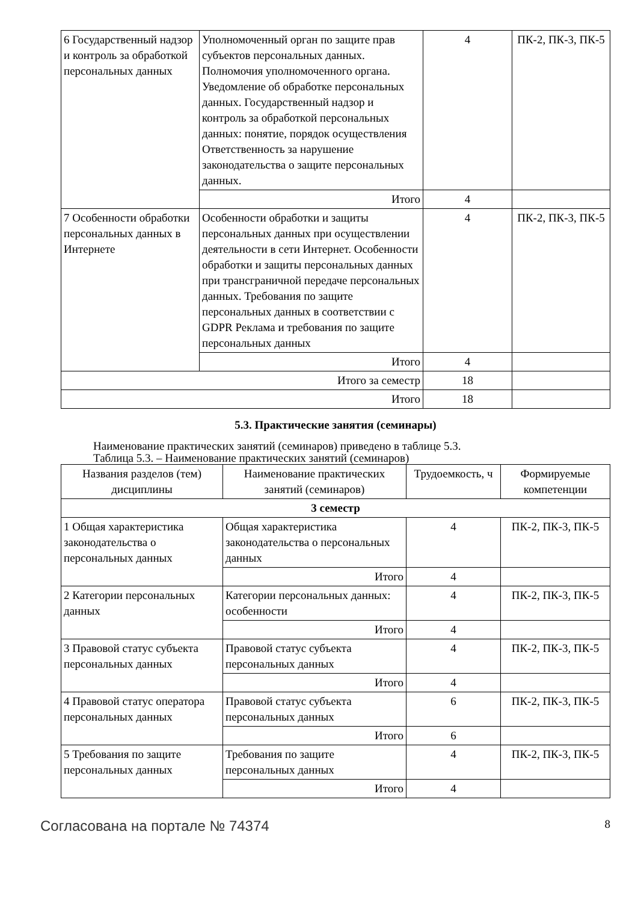| 6 Государственный надзор и контроль за обработкой персональных данных | Уполномоченный орган по защите прав субъектов персональных данных. Полномочия уполномоченного органа. Уведомление об обработке персональных данных. Государственный надзор и контроль за обработкой персональных данных: понятие, порядок осуществления Ответственность за нарушение законодательства о защите персональных данных. | 4 | ПК-2, ПК-3, ПК-5 |
| | Итого | 4 | |
| 7 Особенности обработки персональных данных в Интернете | Особенности обработки и защиты персональных данных при осуществлении деятельности в сети Интернет. Особенности обработки и защиты персональных данных при трансграничной передаче персональных данных. Требования по защите персональных данных в соответствии с GDPR Реклама и требования по защите персональных данных | 4 | ПК-2, ПК-3, ПК-5 |
| | Итого | 4 | |
| Итого за семестр | | 18 | |
| Итого | | 18 | |
5.3. Практические занятия (семинары)
Наименование практических занятий (семинаров) приведено в таблице 5.3.
Таблица 5.3. – Наименование практических занятий (семинаров)
| Названия разделов (тем) дисциплины | Наименование практических занятий (семинаров) | Трудоемкость, ч | Формируемые компетенции |
| --- | --- | --- | --- |
| 3 семестр | | | |
| 1 Общая характеристика законодательства о персональных данных | Общая характеристика законодательства о персональных данных | 4 | ПК-2, ПК-3, ПК-5 |
| | Итого | 4 | |
| 2 Категории персональных данных | Категории персональных данных: особенности | 4 | ПК-2, ПК-3, ПК-5 |
| | Итого | 4 | |
| 3 Правовой статус субъекта персональных данных | Правовой статус субъекта персональных данных | 4 | ПК-2, ПК-3, ПК-5 |
| | Итого | 4 | |
| 4 Правовой статус оператора персональных данных | Правовой статус субъекта персональных данных | 6 | ПК-2, ПК-3, ПК-5 |
| | Итого | 6 | |
| 5 Требования по защите персональных данных | Требования по защите персональных данных | 4 | ПК-2, ПК-3, ПК-5 |
| | Итого | 4 | |
Согласована на портале № 74374 8